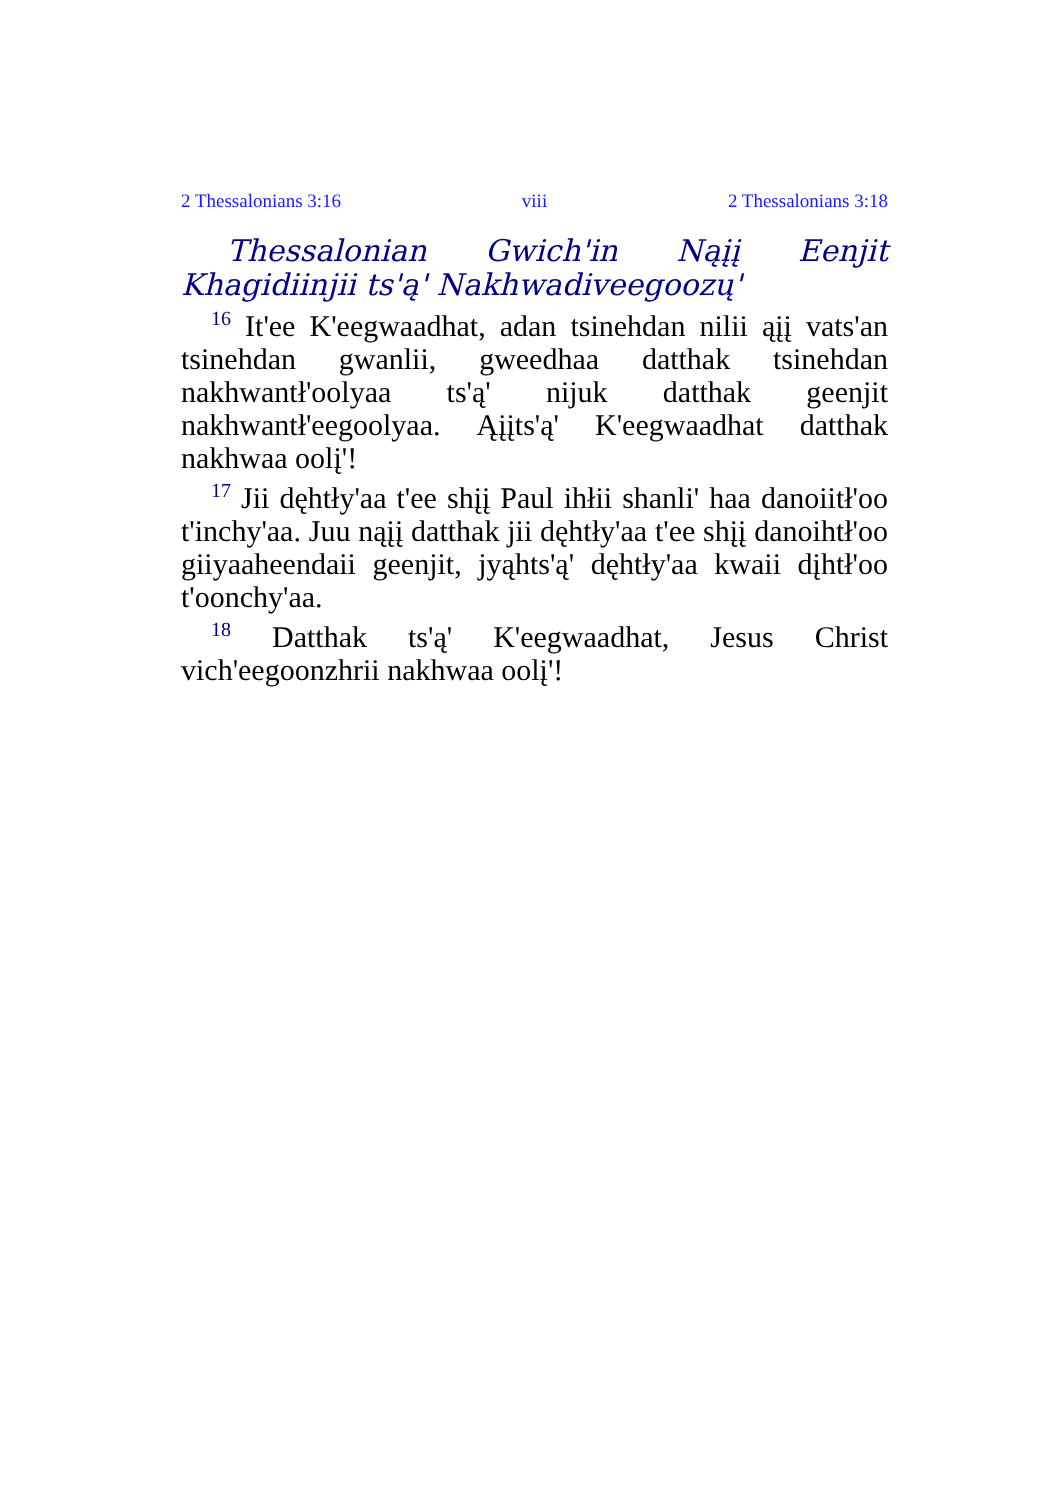2 Thessalonians 3:16 viii 2 Thessalonians 3:18
Thessalonian Gwich'in Nąįį Eenjit Khagidiinjii ts'ą' Nakhwadiveegoozų'
<sup>16</sup> It'ee K'eegwaadhat, adan tsinehdan nilii ąįį vats'an tsinehdan gwanlii, gweedhaa datthak tsinehdan nakhwantł'oolyaa ts'ą' nijuk datthak geenjit nakhwantł'eegoolyaa. Ąįįts'ą' K'eegwaadhat datthak nakhwaa oolį'!
<sup>17</sup> Jii dęhtły'aa t'ee shįį Paul ihłii shanli' haa danoiitł'oo t'inchy'aa. Juu nąįį datthak jii dęhtły'aa t'ee shįį danoihtł'oo giiyaaheendaii geenjit, jyąhts'ą' dęhtły'aa kwaii dįhtł'oo t'oonchy'aa.
<sup>18</sup> Datthak ts'ą' K'eegwaadhat, Jesus Christ vich'eegoonzhrii nakhwaa oolį'!